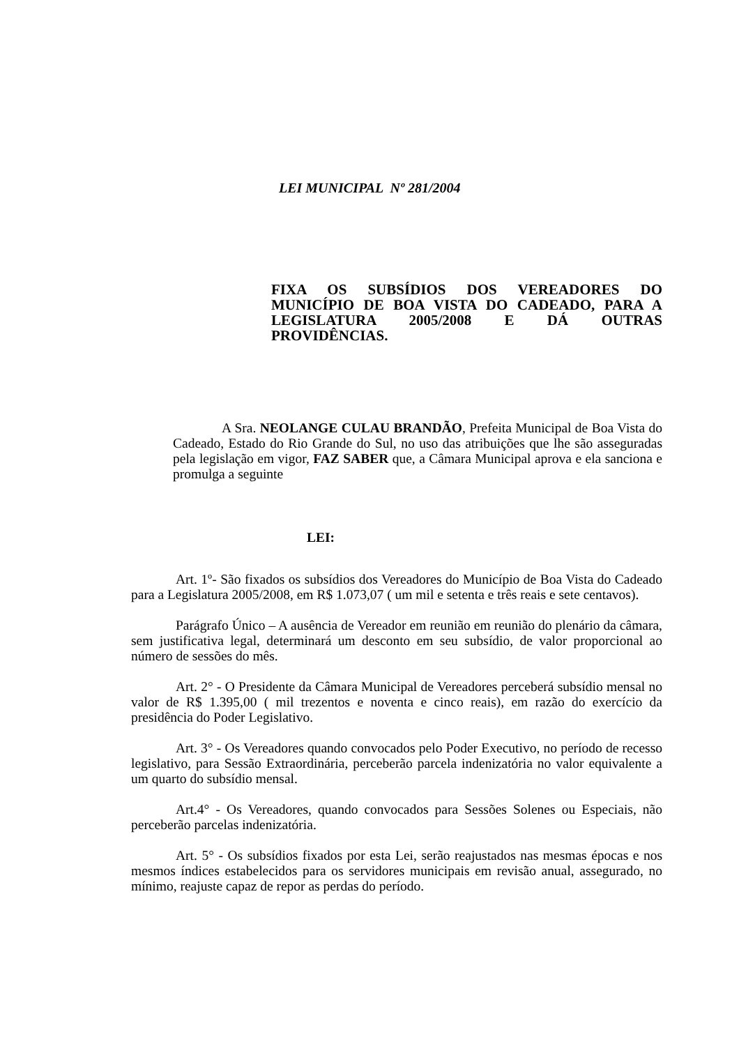LEI MUNICIPAL Nº 281/2004
FIXA OS SUBSÍDIOS DOS VEREADORES DO
MUNICÍPIO DE BOA VISTA DO CADEADO, PARA A
LEGISLATURA 2005/2008 E DÁ OUTRAS
PROVIDÊNCIAS.
A Sra. NEOLANGE CULAU BRANDÃO, Prefeita Municipal de Boa Vista do Cadeado, Estado do Rio Grande do Sul, no uso das atribuições que lhe são asseguradas pela legislação em vigor, FAZ SABER que, a Câmara Municipal aprova e ela sanciona e promulga a seguinte
LEI:
Art. 1º- São fixados os subsídios dos Vereadores do Município de Boa Vista do Cadeado para a Legislatura 2005/2008, em R$ 1.073,07 ( um mil e setenta e três reais e sete centavos).
Parágrafo Único – A ausência de Vereador em reunião em reunião do plenário da câmara, sem justificativa legal, determinará um desconto em seu subsídio, de valor proporcional ao número de sessões do mês.
Art. 2° - O Presidente da Câmara Municipal de Vereadores perceberá subsídio mensal no valor de R$ 1.395,00 ( mil trezentos e noventa e cinco reais), em razão do exercício da presidência do Poder Legislativo.
Art. 3° - Os Vereadores quando convocados pelo Poder Executivo, no período de recesso legislativo, para Sessão Extraordinária, perceberão parcela indenizatória no valor equivalente a um quarto do subsídio mensal.
Art.4° - Os Vereadores, quando convocados para Sessões Solenes ou Especiais, não perceberão parcelas indenizatória.
Art. 5° - Os subsídios fixados por esta Lei, serão reajustados nas mesmas épocas e nos mesmos índices estabelecidos para os servidores municipais em revisão anual, assegurado, no mínimo, reajuste capaz de repor as perdas do período.